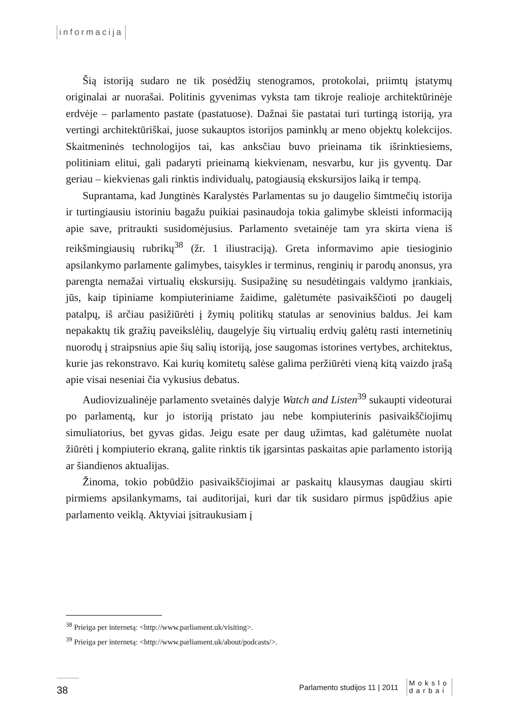informacija
Šią istoriją sudaro ne tik posėdžių stenogramos, protokolai, priimtų įstatymų originalai ar nuorašai. Politinis gyvenimas vyksta tam tikroje realioje architektūrinėje erdvėje – parlamento pastate (pastatuose). Dažnai šie pastatai turi turtingą istoriją, yra vertingi architektūriškai, juose sukauptos istorijos paminklų ar meno objektų kolekcijos. Skaitmeninės technologijos tai, kas anksčiau buvo prieinama tik išrinktiesiems, politiniam elitui, gali padaryti prieinamą kiekvienam, nesvarbu, kur jis gyventų. Dar geriau – kiekvienas gali rinktis individualų, patogiausią ekskursijos laiką ir tempą.
Suprantama, kad Jungtinės Karalystės Parlamentas su jo daugelio šimtmečių istorija ir turtingiausiu istoriniu bagažu puikiai pasinaudoja tokia galimybe skleisti informaciją apie save, pritraukti susidomėjusius. Parlamento svetainėje tam yra skirta viena iš reikšmingiausių rubrikų<sup>38</sup> (žr. 1 iliustraciją). Greta informavimo apie tiesioginio apsilankymo parlamente galimybes, taisykles ir terminus, renginių ir parodų anonsus, yra parengta nemažai virtualių ekskursijų. Susipažinę su nesudėtingais valdymo įrankiais, jūs, kaip tipiniame kompiuteriniame žaidime, galėtumėte pasivaikščioti po daugelį patalpų, iš arčiau pasižiūrėti į žymių politikų statulas ar senovinius baldus. Jei kam nepakaktų tik gražių paveikslėlių, daugelyje šių virtualių erdvių galėtų rasti internetinių nuorodų į straipsnius apie šių salių istoriją, jose saugomas istorines vertybes, architektus, kurie jas rekonstravo. Kai kurių komitetų salėse galima peržiūrėti vieną kitą vaizdo įrašą apie visai neseniai čia vykusius debatus.
Audiovizualinėje parlamento svetainės dalyje Watch and Listen<sup>39</sup> sukaupti videoturai po parlamentą, kur jo istoriją pristato jau nebe kompiuterinis pasivaikščiojimų simuliatorius, bet gyvas gidas. Jeigu esate per daug užimtas, kad galėtumėte nuolat žiūrėti į kompiuterio ekraną, galite rinktis tik įgarsintas paskaitas apie parlamento istoriją ar šiandienos aktualijas.
Žinoma, tokio pobūdžio pasivaikščiojimai ar paskaitų klausymas daugiau skirti pirmiems apsilankymams, tai auditorijai, kuri dar tik susidaro pirmus įspūdžius apie parlamento veiklą. Aktyviai įsitraukusiam į
<sup>38</sup> Prieiga per internetą: <http://www.parliament.uk/visiting>.
<sup>39</sup> Prieiga per internetą: <http://www.parliament.uk/about/podcasts/>.
38
Parlamento studijos 11 | 2011
Mokslo
darbai